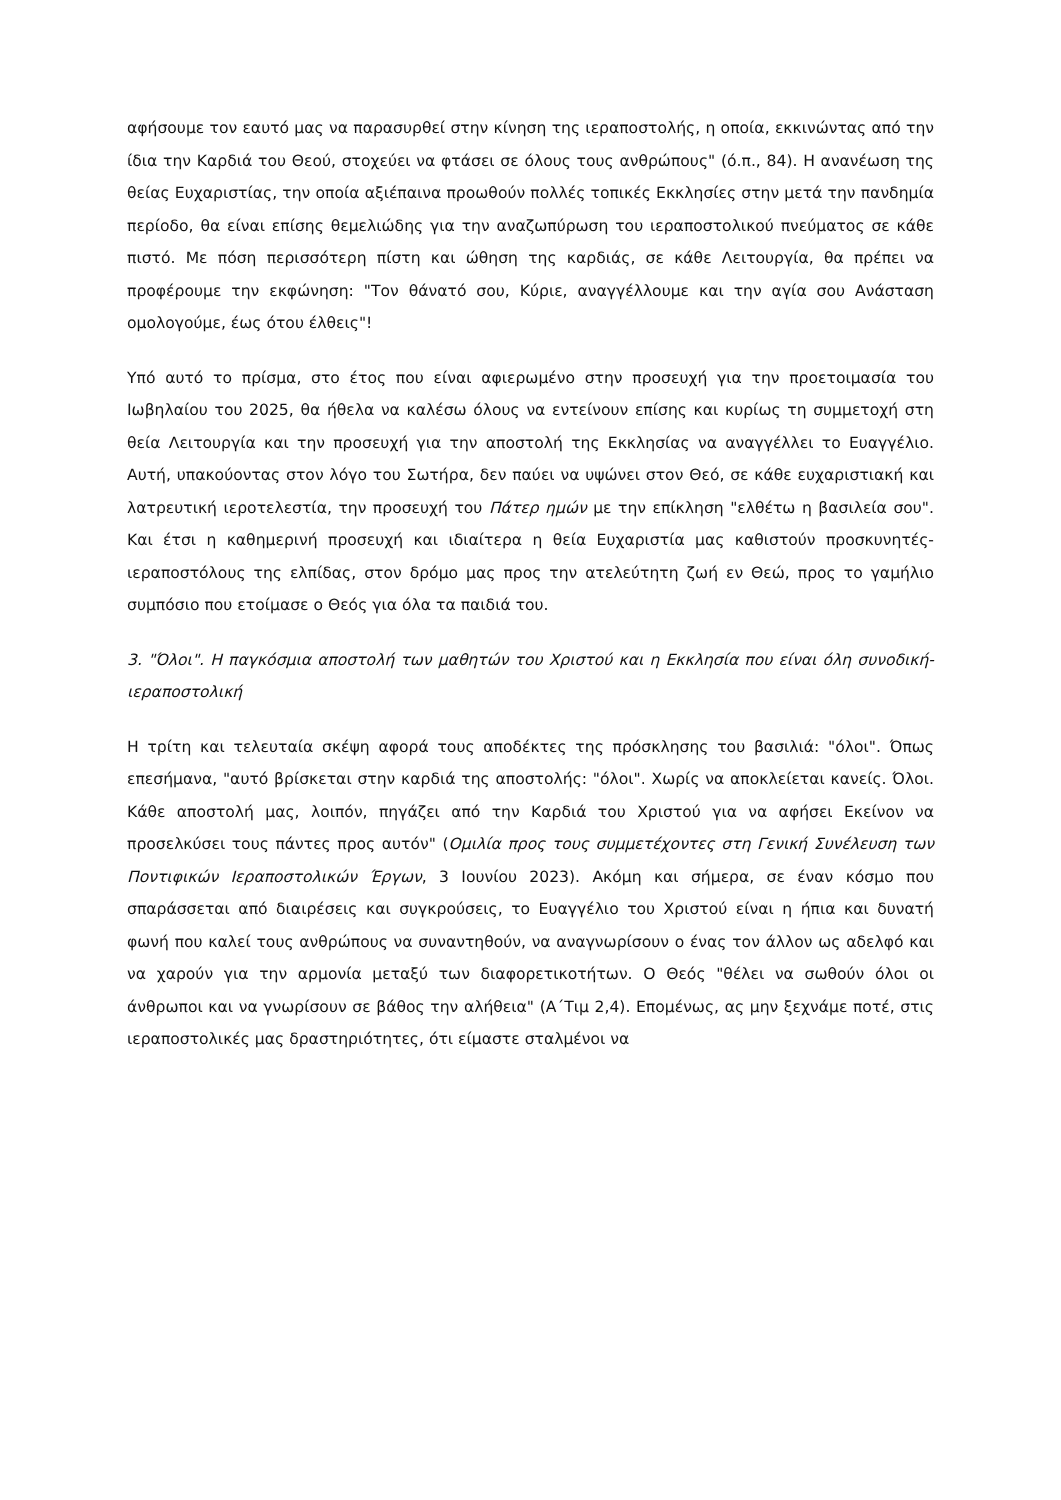αφήσουμε τον εαυτό μας να παρασυρθεί στην κίνηση της ιεραποστολής, η οποία, εκκινώντας από την ίδια την Καρδιά του Θεού, στοχεύει να φτάσει σε όλους τους ανθρώπους" (ό.π., 84). Η ανανέωση της θείας Ευχαριστίας, την οποία αξιέπαινα προωθούν πολλές τοπικές Εκκλησίες στην μετά την πανδημία περίοδο, θα είναι επίσης θεμελιώδης για την αναζωπύρωση του ιεραποστολικού πνεύματος σε κάθε πιστό. Με πόση περισσότερη πίστη και ώθηση της καρδιάς, σε κάθε Λειτουργία, θα πρέπει να προφέρουμε την εκφώνηση: "Τον θάνατό σου, Κύριε, αναγγέλλουμε και την αγία σου Ανάσταση ομολογούμε, έως ότου έλθεις"!
Υπό αυτό το πρίσμα, στο έτος που είναι αφιερωμένο στην προσευχή για την προετοιμασία του Ιωβηλαίου του 2025, θα ήθελα να καλέσω όλους να εντείνουν επίσης και κυρίως τη συμμετοχή στη θεία Λειτουργία και την προσευχή για την αποστολή της Εκκλησίας να αναγγέλλει το Ευαγγέλιο. Αυτή, υπακούοντας στον λόγο του Σωτήρα, δεν παύει να υψώνει στον Θεό, σε κάθε ευχαριστιακή και λατρευτική ιεροτελεστία, την προσευχή του Πάτερ ημών με την επίκληση "ελθέτω η βασιλεία σου". Και έτσι η καθημερινή προσευχή και ιδιαίτερα η θεία Ευχαριστία μας καθιστούν προσκυνητές-ιεραποστόλους της ελπίδας, στον δρόμο μας προς την ατελεύτητη ζωή εν Θεώ, προς το γαμήλιο συμπόσιο που ετοίμασε ο Θεός για όλα τα παιδιά του.
3. "Όλοι". Η παγκόσμια αποστολή των μαθητών του Χριστού και η Εκκλησία που είναι όλη συνοδική-ιεραποστολική
Η τρίτη και τελευταία σκέψη αφορά τους αποδέκτες της πρόσκλησης του βασιλιά: "όλοι". Όπως επεσήμανα, "αυτό βρίσκεται στην καρδιά της αποστολής: "όλοι". Χωρίς να αποκλείεται κανείς. Όλοι. Κάθε αποστολή μας, λοιπόν, πηγάζει από την Καρδιά του Χριστού για να αφήσει Εκείνον να προσελκύσει τους πάντες προς αυτόν" (Ομιλία προς τους συμμετέχοντες στη Γενική Συνέλευση των Ποντιφικών Ιεραποστολικών Έργων, 3 Ιουνίου 2023). Ακόμη και σήμερα, σε έναν κόσμο που σπαράσσεται από διαιρέσεις και συγκρούσεις, το Ευαγγέλιο του Χριστού είναι η ήπια και δυνατή φωνή που καλεί τους ανθρώπους να συναντηθούν, να αναγνωρίσουν ο ένας τον άλλον ως αδελφό και να χαρούν για την αρμονία μεταξύ των διαφορετικοτήτων. Ο Θεός "θέλει να σωθούν όλοι οι άνθρωποι και να γνωρίσουν σε βάθος την αλήθεια" (Α΄Τιμ 2,4). Επομένως, ας μην ξεχνάμε ποτέ, στις ιεραποστολικές μας δραστηριότητες, ότι είμαστε σταλμένοι να